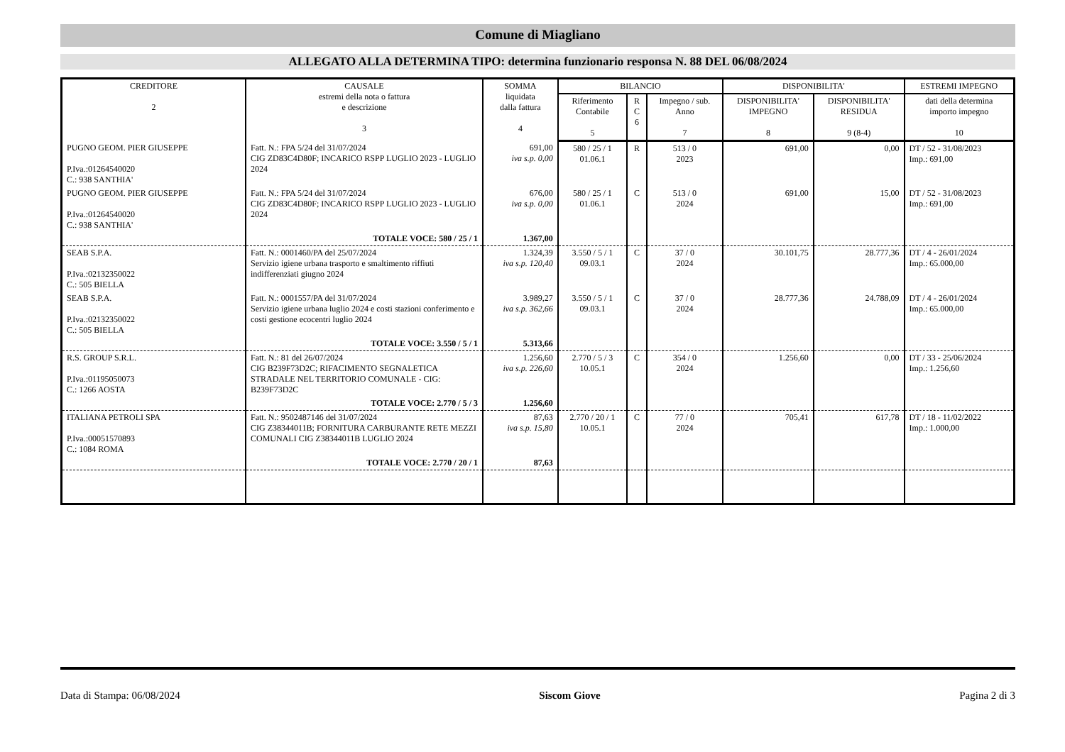Comune di Miagliano
ALLEGATO ALLA DETERMINA TIPO: determina funzionario responsa N. 88 DEL 06/08/2024
| CREDITORE 2 | CAUSALE estremi della nota o fattura e descrizione 3 | SOMMA liquidata dalla fattura 4 | BILANCIO | | | DISPONIBILITA' | | ESTREMI IMPEGNO |
| --- | --- | --- | --- | --- | --- | --- | --- | --- |
| | | | Riferimento Contabile 5 | R C 6 | Impegno / sub. Anno 7 | DISPONIBILITA' IMPEGNO 8 | DISPONIBILITA' RESIDUA 9 (8-4) | dati della determina importo impegno 10 |
| PUGNO GEOM. PIER GIUSEPPE P.Iva.:01264540020 C.: 938 SANTHIA' | Fatt. N.: FPA 5/24 del 31/07/2024 CIG ZD83C4D80F; INCARICO RSPP LUGLIO 2023 - LUGLIO 2024 | 691,00 iva s.p. 0,00 | 580 / 25 / 1 01.06.1 | R | 513 / 0 2023 | 691,00 | 0,00 | DT / 52 - 31/08/2023 Imp.: 691,00 |
| PUGNO GEOM. PIER GIUSEPPE P.Iva.:01264540020 C.: 938 SANTHIA' | Fatt. N.: FPA 5/24 del 31/07/2024 CIG ZD83C4D80F; INCARICO RSPP LUGLIO 2023 - LUGLIO 2024 | 676,00 iva s.p. 0,00 | 580 / 25 / 1 01.06.1 | C | 513 / 0 2024 | 691,00 | 15,00 | DT / 52 - 31/08/2023 Imp.: 691,00 |
| | TOTALE VOCE: 580 / 25 / 1 | 1.367,00 | | | | | | |
| SEAB S.P.A. P.Iva.:02132350022 C.: 505 BIELLA | Fatt. N.: 0001460/PA del 25/07/2024 Servizio igiene urbana trasporto e smaltimento riffiuti indifferenziati giugno 2024 | 1.324,39 iva s.p. 120,40 | 3.550 / 5 / 1 09.03.1 | C | 37 / 0 2024 | 30.101,75 | 28.777,36 | DT / 4 - 26/01/2024 Imp.: 65.000,00 |
| SEAB S.P.A. P.Iva.:02132350022 C.: 505 BIELLA | Fatt. N.: 0001557/PA del 31/07/2024 Servizio igiene urbana luglio 2024 e costi stazioni conferimento e costi gestione ecocentri luglio 2024 | 3.989,27 iva s.p. 362,66 | 3.550 / 5 / 1 09.03.1 | C | 37 / 0 2024 | 28.777,36 | 24.788,09 | DT / 4 - 26/01/2024 Imp.: 65.000,00 |
| | TOTALE VOCE: 3.550 / 5 / 1 | 5.313,66 | | | | | | |
| R.S. GROUP S.R.L. P.Iva.:01195050073 C.: 1266 AOSTA | Fatt. N.: 81 del 26/07/2024 CIG B239F73D2C; RIFACIMENTO SEGNALETICA STRADALE NEL TERRITORIO COMUNALE - CIG: B239F73D2C | 1.256,60 iva s.p. 226,60 | 2.770 / 5 / 3 10.05.1 | C | 354 / 0 2024 | 1.256,60 | 0,00 | DT / 33 - 25/06/2024 Imp.: 1.256,60 |
| | TOTALE VOCE: 2.770 / 5 / 3 | 1.256,60 | | | | | | |
| ITALIANA PETROLI SPA P.Iva.:00051570893 C.: 1084 ROMA | Fatt. N.: 9502487146 del 31/07/2024 CIG Z38344011B; FORNITURA CARBURANTE RETE MEZZI COMUNALI CIG Z38344011B LUGLIO 2024 | 87,63 iva s.p. 15,80 | 2.770 / 20 / 1 10.05.1 | C | 77 / 0 2024 | 705,41 | 617,78 | DT / 18 - 11/02/2022 Imp.: 1.000,00 |
| | TOTALE VOCE: 2.770 / 20 / 1 | 87,63 | | | | | | |
Data di Stampa: 06/08/2024 Siscom Giove Pagina 2 di 3